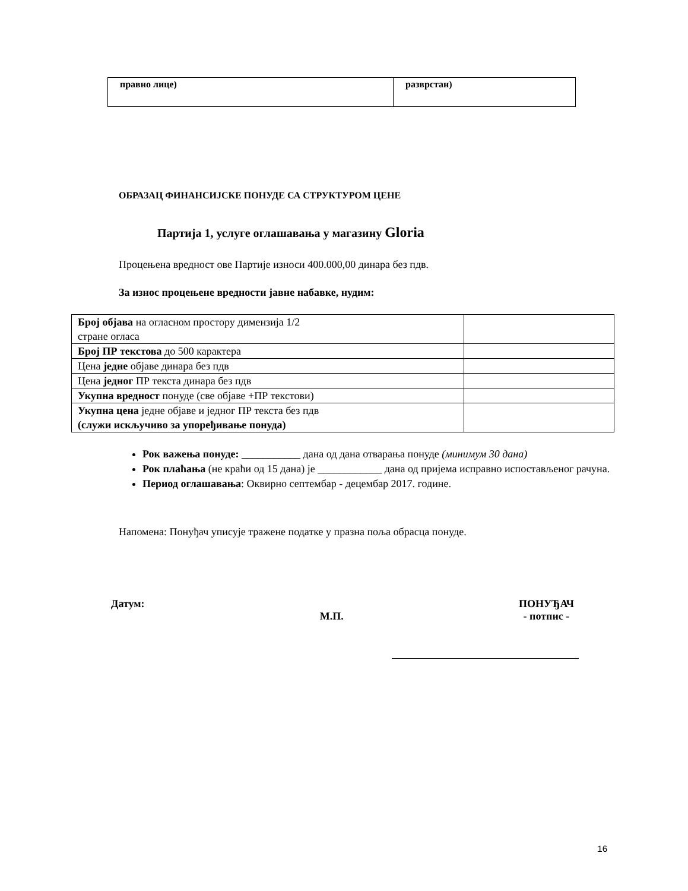| правно лице) | разврстан) |
ОБРАЗАЦ ФИНАНСИЈСКЕ ПОНУДЕ СА СТРУКТУРОМ ЦЕНЕ
Партија 1, услуге оглашавања у магазину Gloria
Процењена вредност ове Партије износи 400.000,00 динара без пдв.
За износ процењене вредности јавне набавке, нудим:
| Број објава на огласном простору димензија 1/2 стране огласа | |
| Број ПР текстова до 500 карактера | |
| Цена једне објаве динара без пдв | |
| Цена једног ПР текста динара без пдв | |
| Укупна вредност понуде (све објаве +ПР текстови) | |
| Укупна цена једне објаве и једног ПР текста без пдв (служи искључиво за упоређивање понуда) | |
Рок важења понуде: ___________ дана од дана отварања понуде (минимум 30 дана)
Рок плаћања (не краћи од 15 дана) је ____________ дана од пријема исправно испостављеног рачуна.
Период оглашавања: Оквирно септембар - децембар 2017. године.
Напомена: Понуђач уписује тражене податке у празна поља обрасца понуде.
Датум:
М.П. ПОНУЂАЧ
- потпис -
16